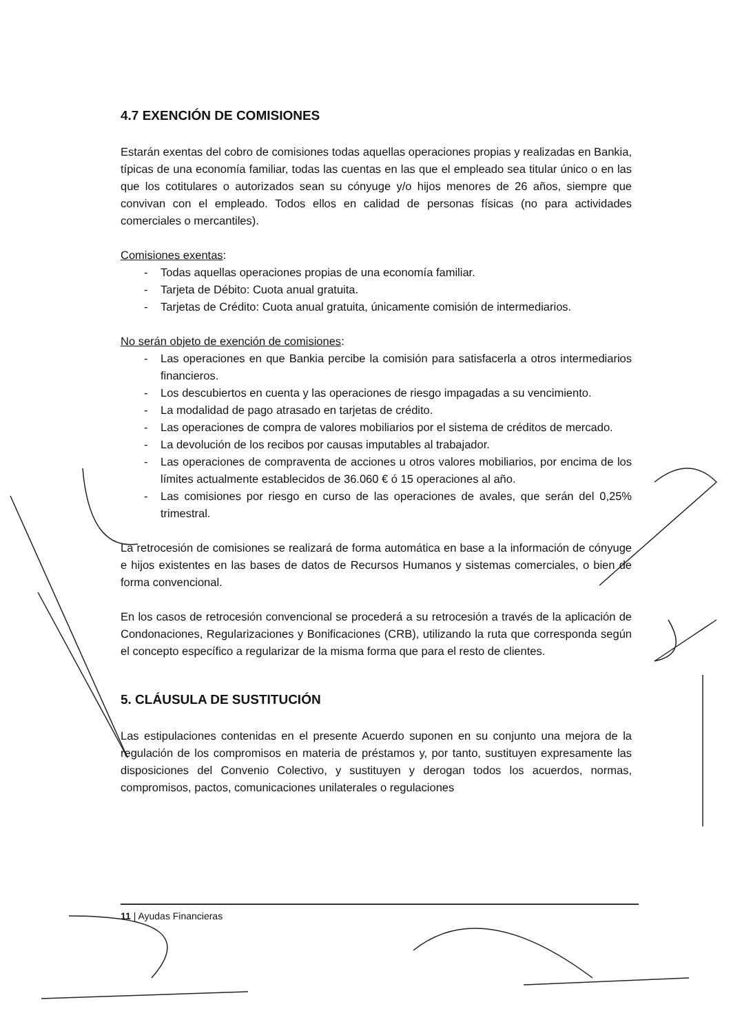4.7 EXENCIÓN DE COMISIONES
Estarán exentas del cobro de comisiones todas aquellas operaciones propias y realizadas en Bankia, típicas de una economía familiar, todas las cuentas en las que el empleado sea titular único o en las que los cotitulares o autorizados sean su cónyuge y/o hijos menores de 26 años, siempre que convivan con el empleado. Todos ellos en calidad de personas físicas (no para actividades comerciales o mercantiles).
Comisiones exentas:
- Todas aquellas operaciones propias de una economía familiar.
- Tarjeta de Débito: Cuota anual gratuita.
- Tarjetas de Crédito: Cuota anual gratuita, únicamente comisión de intermediarios.
No serán objeto de exención de comisiones:
- Las operaciones en que Bankia percibe la comisión para satisfacerla a otros intermediarios financieros.
- Los descubiertos en cuenta y las operaciones de riesgo impagadas a su vencimiento.
- La modalidad de pago atrasado en tarjetas de crédito.
- Las operaciones de compra de valores mobiliarios por el sistema de créditos de mercado.
- La devolución de los recibos por causas imputables al trabajador.
- Las operaciones de compraventa de acciones u otros valores mobiliarios, por encima de los límites actualmente establecidos de 36.060 € ó 15 operaciones al año.
- Las comisiones por riesgo en curso de las operaciones de avales, que serán del 0,25% trimestral.
La retrocesión de comisiones se realizará de forma automática en base a la información de cónyuge e hijos existentes en las bases de datos de Recursos Humanos y sistemas comerciales, o bien de forma convencional.
En los casos de retrocesión convencional se procederá a su retrocesión a través de la aplicación de Condonaciones, Regularizaciones y Bonificaciones (CRB), utilizando la ruta que corresponda según el concepto específico a regularizar de la misma forma que para el resto de clientes.
5. CLÁUSULA DE SUSTITUCIÓN
Las estipulaciones contenidas en el presente Acuerdo suponen en su conjunto una mejora de la regulación de los compromisos en materia de préstamos y, por tanto, sustituyen expresamente las disposiciones del Convenio Colectivo, y sustituyen y derogan todos los acuerdos, normas, compromisos, pactos, comunicaciones unilaterales o regulaciones
11 | Ayudas Financieras